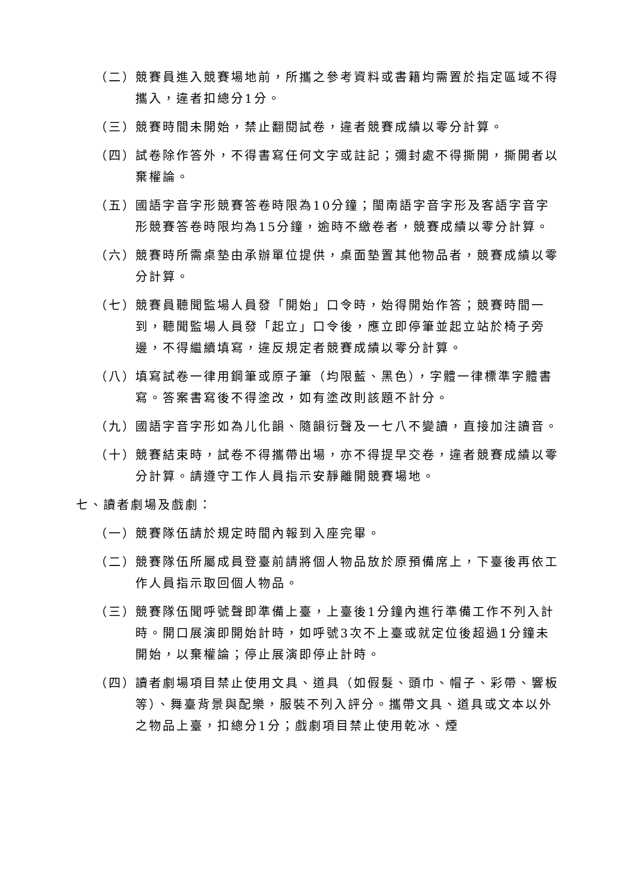（二） 競賽員進入競賽場地前，所攜之參考資料或書籍均需置於指定區域不得攜入，違者扣總分1分。
（三） 競賽時間未開始，禁止翻閱試卷，違者競賽成績以零分計算。
（四） 試卷除作答外，不得書寫任何文字或註記；彌封處不得撕開，撕開者以棄權論。
（五） 國語字音字形競賽答卷時限為10分鐘；閩南語字音字形及客語字音字形競賽答卷時限均為15分鐘，逾時不繳卷者，競賽成績以零分計算。
（六） 競賽時所需桌墊由承辦單位提供，桌面墊置其他物品者，競賽成績以零分計算。
（七） 競賽員聽聞監場人員發「開始」口令時，始得開始作答；競賽時間一到，聽聞監場人員發「起立」口令後，應立即停筆並起立站於椅子旁邊，不得繼續填寫，違反規定者競賽成績以零分計算。
（八） 填寫試卷一律用鋼筆或原子筆（均限藍、黑色），字體一律標準字體書寫。答案書寫後不得塗改，如有塗改則該題不計分。
（九） 國語字音字形如為儿化韻、隨韻衍聲及一七八不變讀，直接加注讀音。
（十） 競賽結束時，試卷不得攜帶出場，亦不得提早交卷，違者競賽成績以零分計算。請遵守工作人員指示安靜離開競賽場地。
七、讀者劇場及戲劇：
（一） 競賽隊伍請於規定時間內報到入座完畢。
（二） 競賽隊伍所屬成員登臺前請將個人物品放於原預備席上，下臺後再依工作人員指示取回個人物品。
（三） 競賽隊伍聞呼號聲即準備上臺，上臺後1分鐘內進行準備工作不列入計時。開口展演即開始計時，如呼號3次不上臺或就定位後超過1分鐘未開始，以棄權論；停止展演即停止計時。
（四） 讀者劇場項目禁止使用文具、道具（如假髮、頭巾、帽子、彩帶、響板等）、舞臺背景與配樂，服裝不列入評分。攜帶文具、道具或文本以外之物品上臺，扣總分1分；戲劇項目禁止使用乾冰、煙